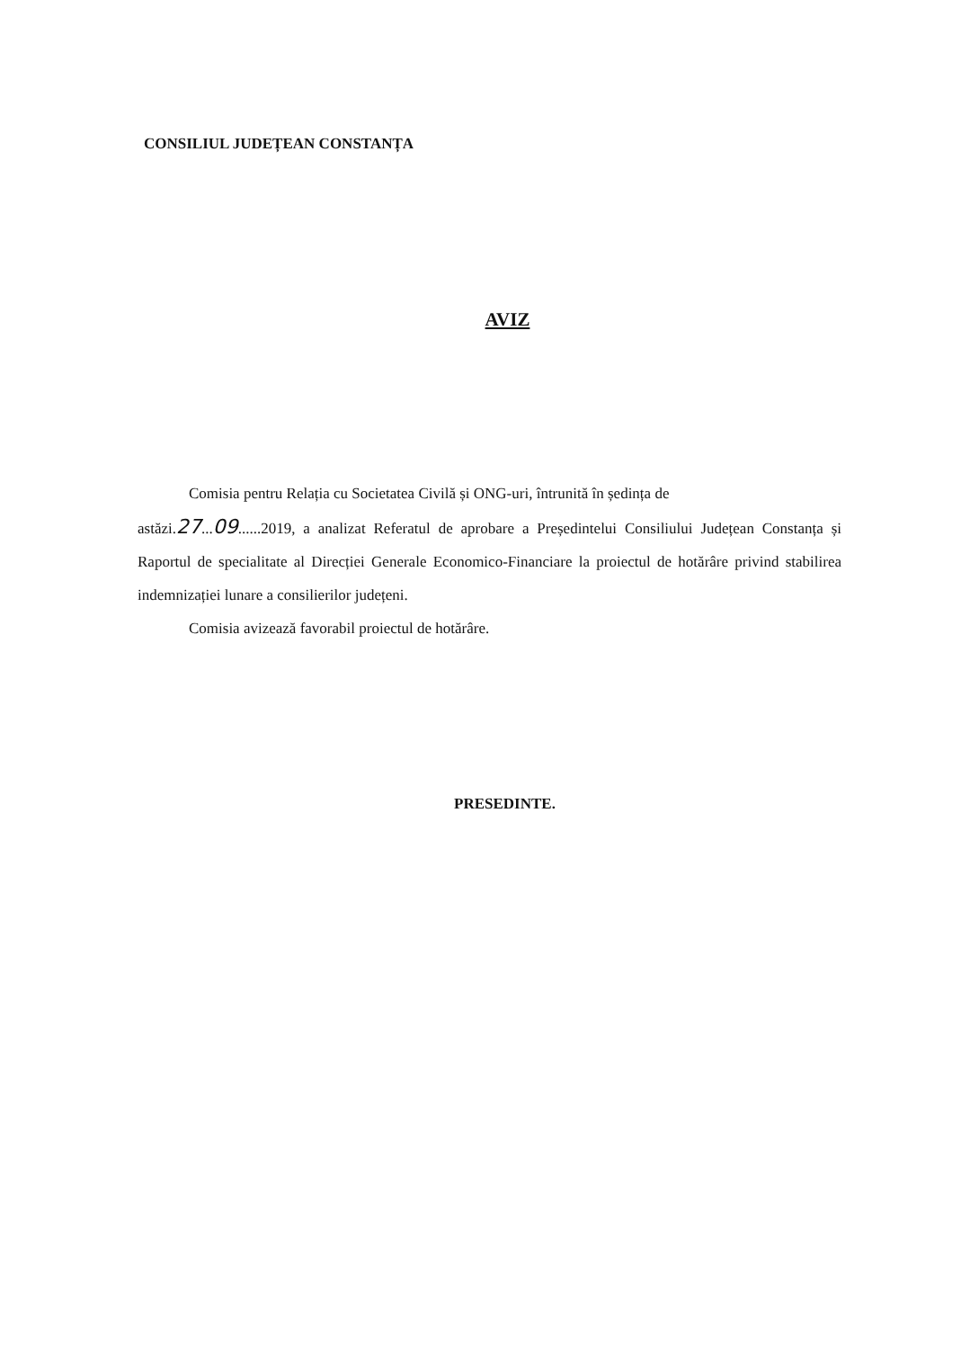CONSILIUL JUDEȚEAN CONSTANȚA
AVIZ
Comisia pentru Relația cu Societatea Civilă și ONG-uri, întrunită în ședința de
astăzi.27...09......2019, a analizat Referatul de aprobare a Președintelui Consiliului Județean Constanța și Raportul de specialitate al Direcției Generale Economico-Financiare la proiectul de hotărâre privind stabilirea indemnizației lunare a consilierilor județeni.
Comisia avizează favorabil proiectul de hotărâre.
PRESEDINTE.